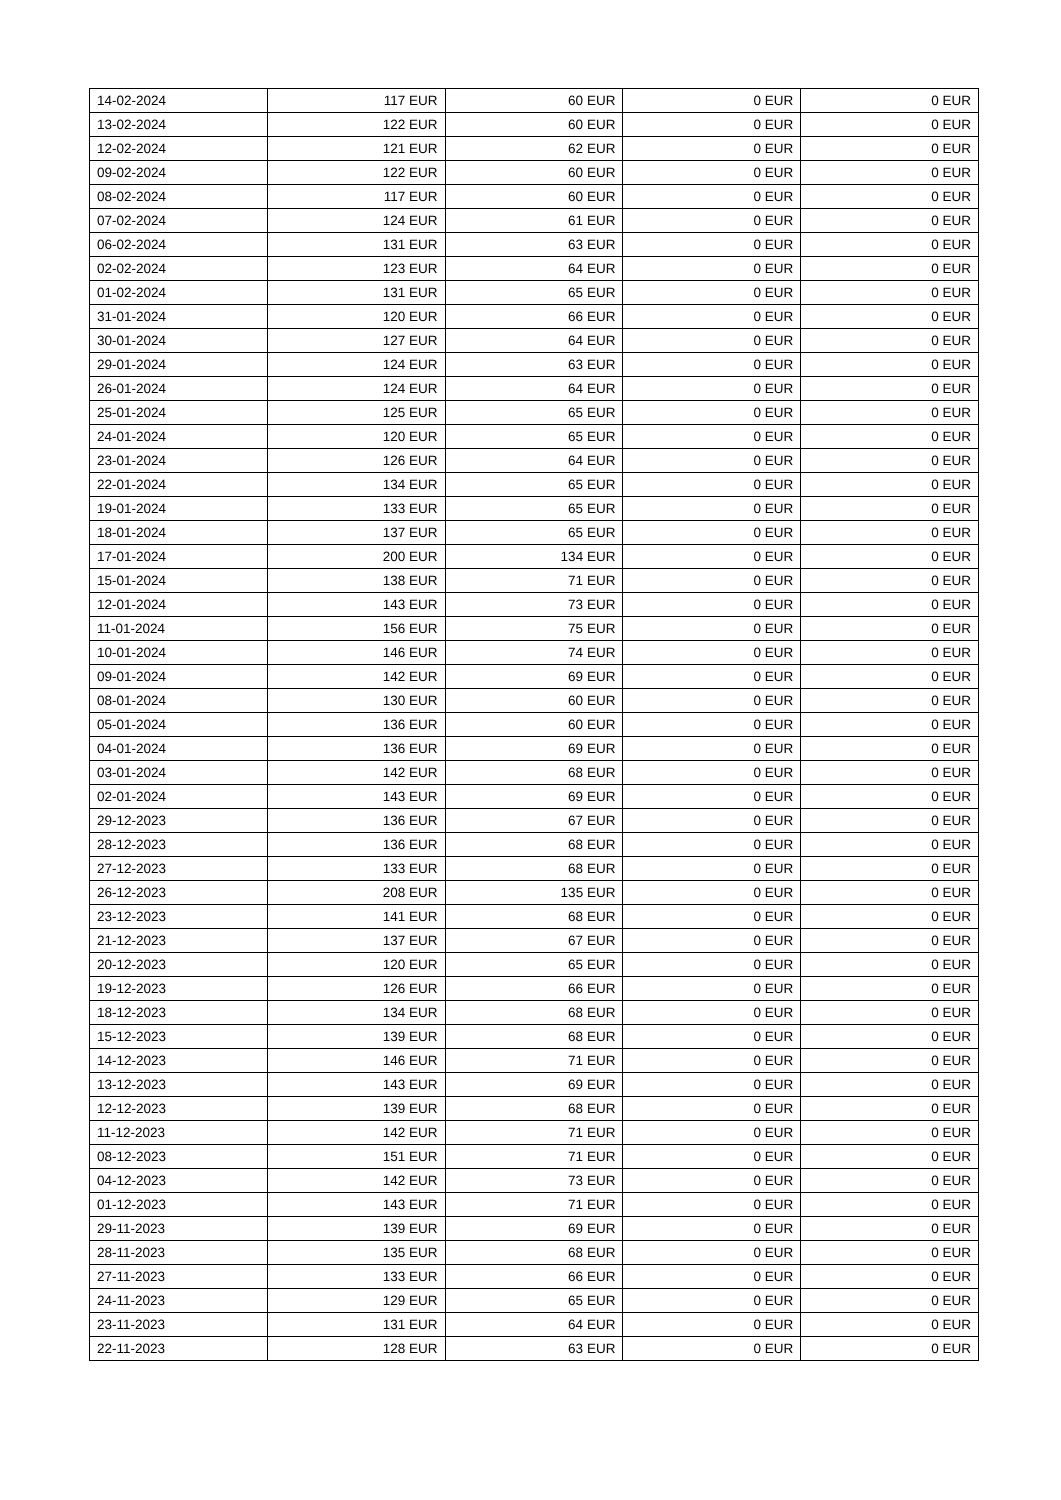| 14-02-2024 | 117 EUR | 60 EUR | 0 EUR | 0 EUR |
| 13-02-2024 | 122 EUR | 60 EUR | 0 EUR | 0 EUR |
| 12-02-2024 | 121 EUR | 62 EUR | 0 EUR | 0 EUR |
| 09-02-2024 | 122 EUR | 60 EUR | 0 EUR | 0 EUR |
| 08-02-2024 | 117 EUR | 60 EUR | 0 EUR | 0 EUR |
| 07-02-2024 | 124 EUR | 61 EUR | 0 EUR | 0 EUR |
| 06-02-2024 | 131 EUR | 63 EUR | 0 EUR | 0 EUR |
| 02-02-2024 | 123 EUR | 64 EUR | 0 EUR | 0 EUR |
| 01-02-2024 | 131 EUR | 65 EUR | 0 EUR | 0 EUR |
| 31-01-2024 | 120 EUR | 66 EUR | 0 EUR | 0 EUR |
| 30-01-2024 | 127 EUR | 64 EUR | 0 EUR | 0 EUR |
| 29-01-2024 | 124 EUR | 63 EUR | 0 EUR | 0 EUR |
| 26-01-2024 | 124 EUR | 64 EUR | 0 EUR | 0 EUR |
| 25-01-2024 | 125 EUR | 65 EUR | 0 EUR | 0 EUR |
| 24-01-2024 | 120 EUR | 65 EUR | 0 EUR | 0 EUR |
| 23-01-2024 | 126 EUR | 64 EUR | 0 EUR | 0 EUR |
| 22-01-2024 | 134 EUR | 65 EUR | 0 EUR | 0 EUR |
| 19-01-2024 | 133 EUR | 65 EUR | 0 EUR | 0 EUR |
| 18-01-2024 | 137 EUR | 65 EUR | 0 EUR | 0 EUR |
| 17-01-2024 | 200 EUR | 134 EUR | 0 EUR | 0 EUR |
| 15-01-2024 | 138 EUR | 71 EUR | 0 EUR | 0 EUR |
| 12-01-2024 | 143 EUR | 73 EUR | 0 EUR | 0 EUR |
| 11-01-2024 | 156 EUR | 75 EUR | 0 EUR | 0 EUR |
| 10-01-2024 | 146 EUR | 74 EUR | 0 EUR | 0 EUR |
| 09-01-2024 | 142 EUR | 69 EUR | 0 EUR | 0 EUR |
| 08-01-2024 | 130 EUR | 60 EUR | 0 EUR | 0 EUR |
| 05-01-2024 | 136 EUR | 60 EUR | 0 EUR | 0 EUR |
| 04-01-2024 | 136 EUR | 69 EUR | 0 EUR | 0 EUR |
| 03-01-2024 | 142 EUR | 68 EUR | 0 EUR | 0 EUR |
| 02-01-2024 | 143 EUR | 69 EUR | 0 EUR | 0 EUR |
| 29-12-2023 | 136 EUR | 67 EUR | 0 EUR | 0 EUR |
| 28-12-2023 | 136 EUR | 68 EUR | 0 EUR | 0 EUR |
| 27-12-2023 | 133 EUR | 68 EUR | 0 EUR | 0 EUR |
| 26-12-2023 | 208 EUR | 135 EUR | 0 EUR | 0 EUR |
| 23-12-2023 | 141 EUR | 68 EUR | 0 EUR | 0 EUR |
| 21-12-2023 | 137 EUR | 67 EUR | 0 EUR | 0 EUR |
| 20-12-2023 | 120 EUR | 65 EUR | 0 EUR | 0 EUR |
| 19-12-2023 | 126 EUR | 66 EUR | 0 EUR | 0 EUR |
| 18-12-2023 | 134 EUR | 68 EUR | 0 EUR | 0 EUR |
| 15-12-2023 | 139 EUR | 68 EUR | 0 EUR | 0 EUR |
| 14-12-2023 | 146 EUR | 71 EUR | 0 EUR | 0 EUR |
| 13-12-2023 | 143 EUR | 69 EUR | 0 EUR | 0 EUR |
| 12-12-2023 | 139 EUR | 68 EUR | 0 EUR | 0 EUR |
| 11-12-2023 | 142 EUR | 71 EUR | 0 EUR | 0 EUR |
| 08-12-2023 | 151 EUR | 71 EUR | 0 EUR | 0 EUR |
| 04-12-2023 | 142 EUR | 73 EUR | 0 EUR | 0 EUR |
| 01-12-2023 | 143 EUR | 71 EUR | 0 EUR | 0 EUR |
| 29-11-2023 | 139 EUR | 69 EUR | 0 EUR | 0 EUR |
| 28-11-2023 | 135 EUR | 68 EUR | 0 EUR | 0 EUR |
| 27-11-2023 | 133 EUR | 66 EUR | 0 EUR | 0 EUR |
| 24-11-2023 | 129 EUR | 65 EUR | 0 EUR | 0 EUR |
| 23-11-2023 | 131 EUR | 64 EUR | 0 EUR | 0 EUR |
| 22-11-2023 | 128 EUR | 63 EUR | 0 EUR | 0 EUR |